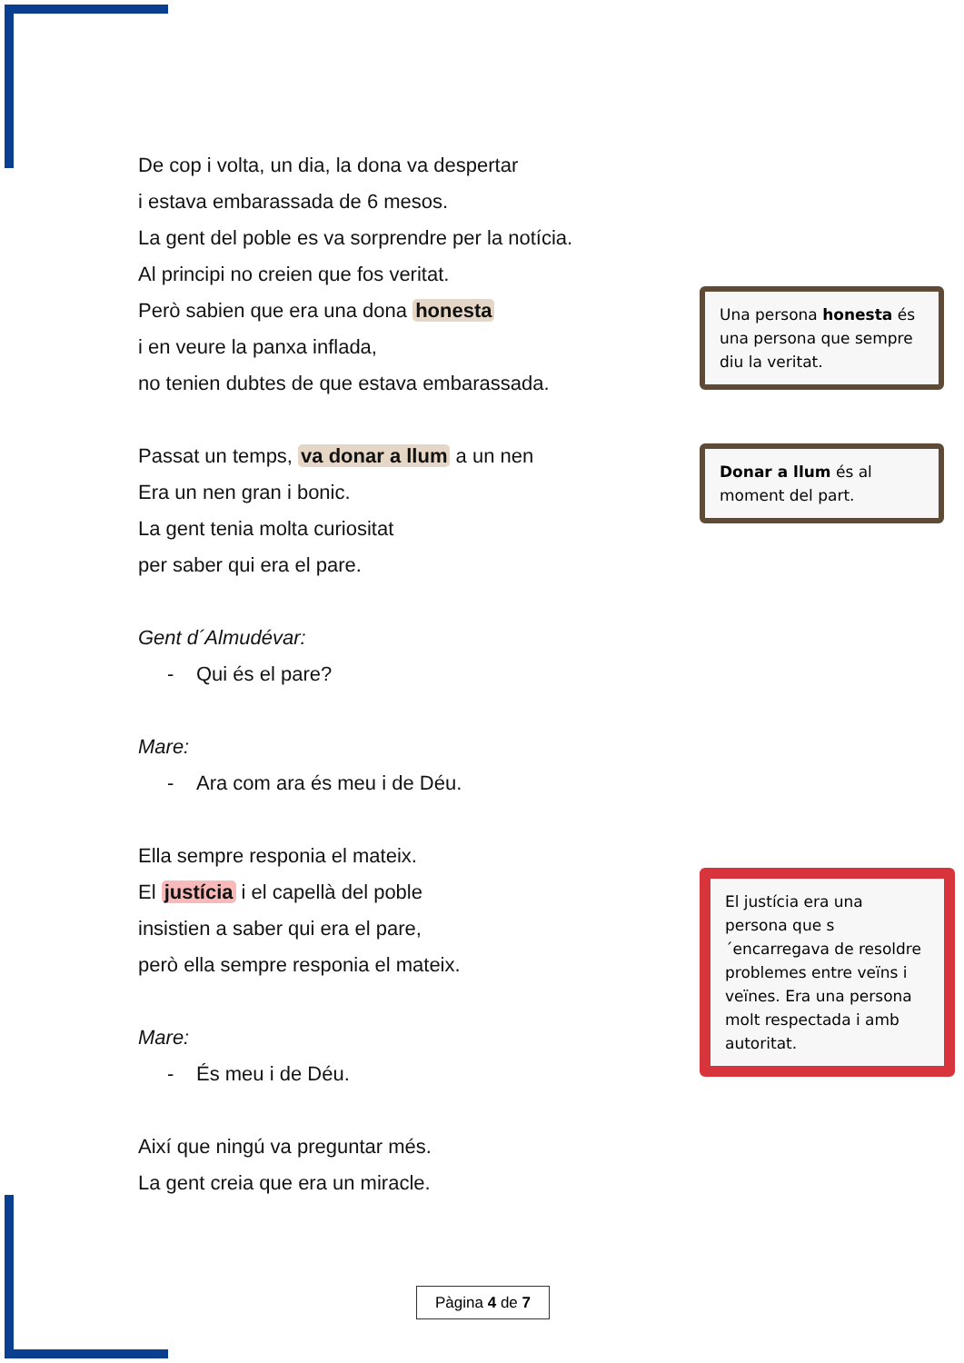De cop i volta, un dia, la dona va despertar
i estava embarassada de 6 mesos.
La gent del poble es va sorprendre per la notícia.
Al principi no creien que fos veritat.
Però sabien que era una dona honesta
i en veure la panxa inflada,
no tenien dubtes de que estava embarassada.
Passat un temps, va donar a llum a un nen
Era un nen gran i bonic.
La gent tenia molta curiositat
per saber qui era el pare.
Gent d´Almudévar:
- Qui és el pare?
Mare:
- Ara com ara és meu i de Déu.
Ella sempre responia el mateix.
El justícia i el capellà del poble
insistien a saber qui era el pare,
però ella sempre responia el mateix.
Mare:
- És meu i de Déu.
Així que ningú va preguntar més.
La gent creia que era un miracle.
Una persona honesta és una persona que sempre diu la veritat.
Donar a llum és al moment del part.
El justícia era una persona que s´encarregava de resoldre problemes entre veïns i veïnes. Era una persona molt respectada i amb autoritat.
Pàgina 4 de 7